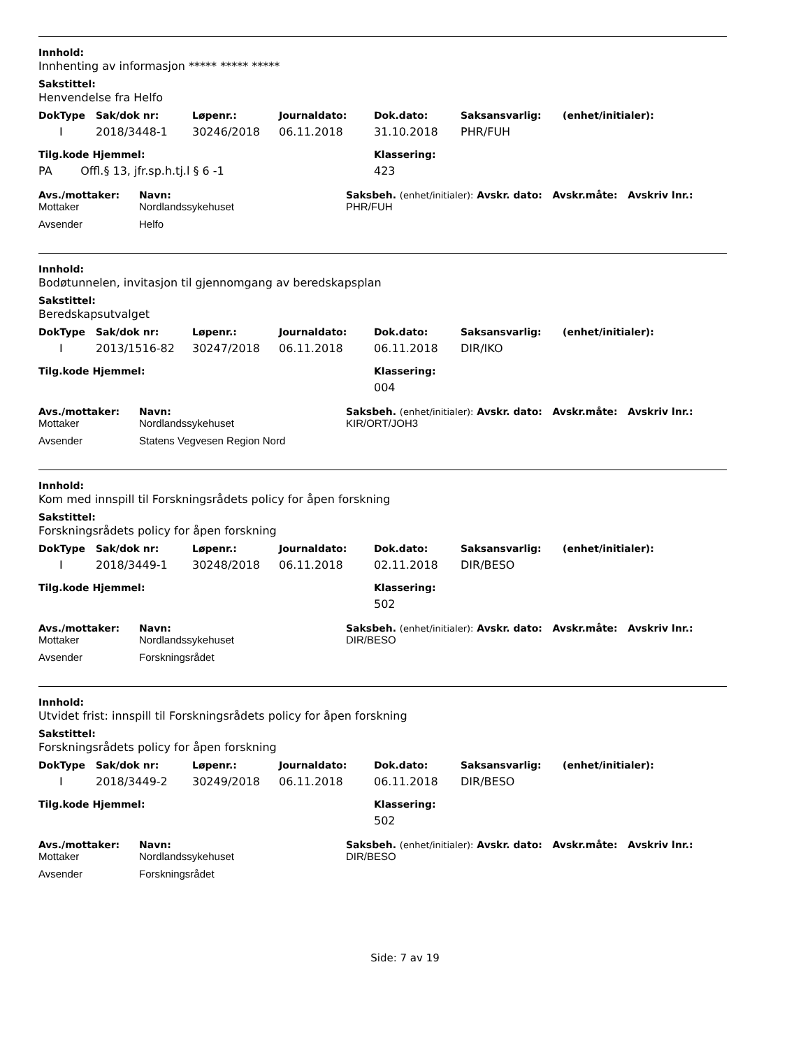Innhold:
Innhenting av informasjon ***** ***** *****
Sakstittel:
Henvendelse fra Helfo
| DokType | Sak/dok nr: | Løpenr.: | Journaldato: | Dok.dato: | Saksansvarlig: | (enhet/initialer): |
| --- | --- | --- | --- | --- | --- | --- |
| I | 2018/3448-1 | 30246/2018 | 06.11.2018 | 31.10.2018 | PHR/FUH | |
| Tilg.kode Hjemmel: | Klassering: |
| --- | --- |
| PA Offl.§ 13, jfr.sp.h.tj.l § 6 -1 | 423 |
| Avs./mottaker: | Navn: | Saksbeh. (enhet/initialer): Avskr. dato: Avskr.måte: Avskriv lnr.: |
| --- | --- | --- |
| Mottaker | Nordlandssykehuset | PHR/FUH |
| Avsender | Helfo | |
Innhold:
Bodøtunnelen, invitasjon til gjennomgang av beredskapsplan
Sakstittel:
Beredskapsutvalget
| DokType | Sak/dok nr: | Løpenr.: | Journaldato: | Dok.dato: | Saksansvarlig: | (enhet/initialer): |
| --- | --- | --- | --- | --- | --- | --- |
| I | 2013/1516-82 | 30247/2018 | 06.11.2018 | 06.11.2018 | DIR/IKO | |
| Tilg.kode Hjemmel: | Klassering: |
| --- | --- |
| | 004 |
| Avs./mottaker: | Navn: | Saksbeh. (enhet/initialer): Avskr. dato: Avskr.måte: Avskriv lnr.: |
| --- | --- | --- |
| Mottaker | Nordlandssykehuset | KIR/ORT/JOH3 |
| Avsender | Statens Vegvesen Region Nord | |
Innhold:
Kom med innspill til Forskningsrådets policy for åpen forskning
Sakstittel:
Forskningsrådets policy for åpen forskning
| DokType | Sak/dok nr: | Løpenr.: | Journaldato: | Dok.dato: | Saksansvarlig: | (enhet/initialer): |
| --- | --- | --- | --- | --- | --- | --- |
| I | 2018/3449-1 | 30248/2018 | 06.11.2018 | 02.11.2018 | DIR/BESO | |
| Tilg.kode Hjemmel: | Klassering: |
| --- | --- |
| | 502 |
| Avs./mottaker: | Navn: | Saksbeh. (enhet/initialer): Avskr. dato: Avskr.måte: Avskriv lnr.: |
| --- | --- | --- |
| Mottaker | Nordlandssykehuset | DIR/BESO |
| Avsender | Forskningsrådet | |
Innhold:
Utvidet frist: innspill til Forskningsrådets policy for åpen forskning
Sakstittel:
Forskningsrådets policy for åpen forskning
| DokType | Sak/dok nr: | Løpenr.: | Journaldato: | Dok.dato: | Saksansvarlig: | (enhet/initialer): |
| --- | --- | --- | --- | --- | --- | --- |
| I | 2018/3449-2 | 30249/2018 | 06.11.2018 | 06.11.2018 | DIR/BESO | |
| Tilg.kode Hjemmel: | Klassering: |
| --- | --- |
| | 502 |
| Avs./mottaker: | Navn: | Saksbeh. (enhet/initialer): Avskr. dato: Avskr.måte: Avskriv lnr.: |
| --- | --- | --- |
| Mottaker | Nordlandssykehuset | DIR/BESO |
| Avsender | Forskningsrådet | |
Side: 7 av 19